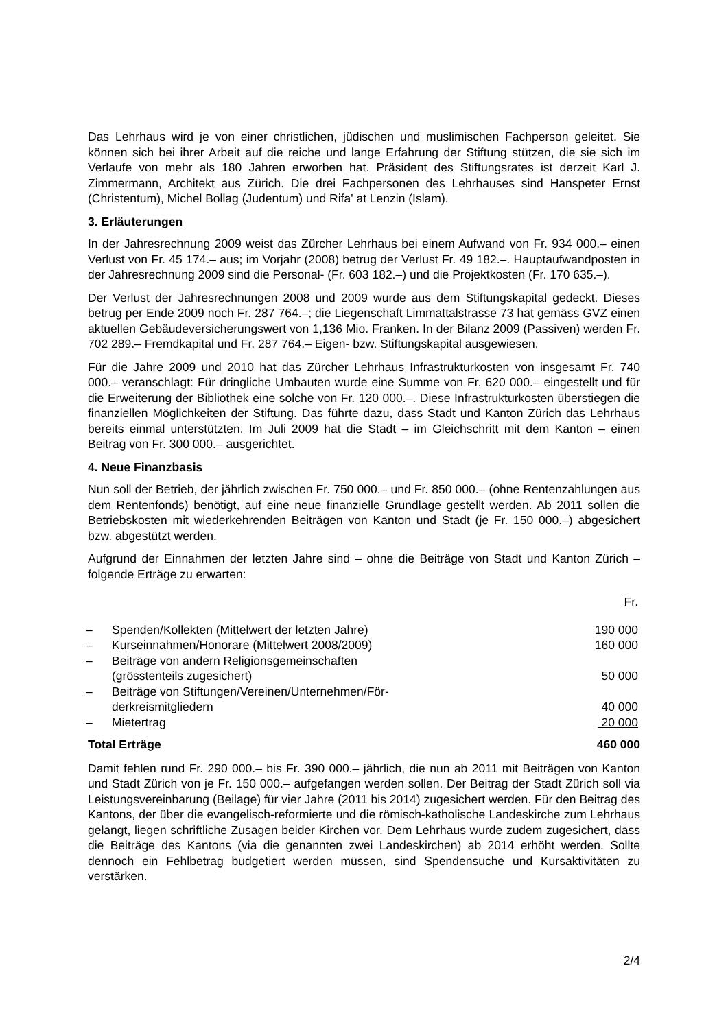Das Lehrhaus wird je von einer christlichen, jüdischen und muslimischen Fachperson geleitet. Sie können sich bei ihrer Arbeit auf die reiche und lange Erfahrung der Stiftung stützen, die sie sich im Verlaufe von mehr als 180 Jahren erworben hat. Präsident des Stiftungsrates ist derzeit Karl J. Zimmermann, Architekt aus Zürich. Die drei Fachpersonen des Lehrhauses sind Hanspeter Ernst (Christentum), Michel Bollag (Judentum) und Rifa' at Lenzin (Islam).
3. Erläuterungen
In der Jahresrechnung 2009 weist das Zürcher Lehrhaus bei einem Aufwand von Fr. 934 000.– einen Verlust von Fr. 45 174.– aus; im Vorjahr (2008) betrug der Verlust Fr. 49 182.–. Hauptaufwandposten in der Jahresrechnung 2009 sind die Personal- (Fr. 603 182.–) und die Projektkosten (Fr. 170 635.–).
Der Verlust der Jahresrechnungen 2008 und 2009 wurde aus dem Stiftungskapital gedeckt. Dieses betrug per Ende 2009 noch Fr. 287 764.–; die Liegenschaft Limmattalstrasse 73 hat gemäss GVZ einen aktuellen Gebäudeversicherungswert von 1,136 Mio. Franken. In der Bilanz 2009 (Passiven) werden Fr. 702 289.– Fremdkapital und Fr. 287 764.– Eigen- bzw. Stiftungskapital ausgewiesen.
Für die Jahre 2009 und 2010 hat das Zürcher Lehrhaus Infrastrukturkosten von insgesamt Fr. 740 000.– veranschlagt: Für dringliche Umbauten wurde eine Summe von Fr. 620 000.– eingestellt und für die Erweiterung der Bibliothek eine solche von Fr. 120 000.–. Diese Infrastrukturkosten überstiegen die finanziellen Möglichkeiten der Stiftung. Das führte dazu, dass Stadt und Kanton Zürich das Lehrhaus bereits einmal unterstützten. Im Juli 2009 hat die Stadt – im Gleichschritt mit dem Kanton – einen Beitrag von Fr. 300 000.– ausgerichtet.
4. Neue Finanzbasis
Nun soll der Betrieb, der jährlich zwischen Fr. 750 000.– und Fr. 850 000.– (ohne Rentenzahlungen aus dem Rentenfonds) benötigt, auf eine neue finanzielle Grundlage gestellt werden. Ab 2011 sollen die Betriebskosten mit wiederkehrenden Beiträgen von Kanton und Stadt (je Fr. 150 000.–) abgesichert bzw. abgestützt werden.
Aufgrund der Einnahmen der letzten Jahre sind – ohne die Beiträge von Stadt und Kanton Zürich – folgende Erträge zu erwarten:
| | | Fr. |
| – | Spenden/Kollekten (Mittelwert der letzten Jahre) | 190 000 |
| – | Kurseinnahmen/Honorare (Mittelwert 2008/2009) | 160 000 |
| – | Beiträge von andern Religionsgemeinschaften (grösstenteils zugesichert) | 50 000 |
| – | Beiträge von Stiftungen/Vereinen/Unternehmen/För- derkreismitgliedern | 40 000 |
| – | Mietertrag | 20 000 |
| Total Erträge | 460 000 |
Damit fehlen rund Fr. 290 000.– bis Fr. 390 000.– jährlich, die nun ab 2011 mit Beiträgen von Kanton und Stadt Zürich von je Fr. 150 000.– aufgefangen werden sollen. Der Beitrag der Stadt Zürich soll via Leistungsvereinbarung (Beilage) für vier Jahre (2011 bis 2014) zugesichert werden. Für den Beitrag des Kantons, der über die evangelisch-reformierte und die römisch-katholische Landeskirche zum Lehrhaus gelangt, liegen schriftliche Zusagen beider Kirchen vor. Dem Lehrhaus wurde zudem zugesichert, dass die Beiträge des Kantons (via die genannten zwei Landeskirchen) ab 2014 erhöht werden. Sollte dennoch ein Fehlbetrag budgetiert werden müssen, sind Spendensuche und Kursaktivitäten zu verstärken.
2/4